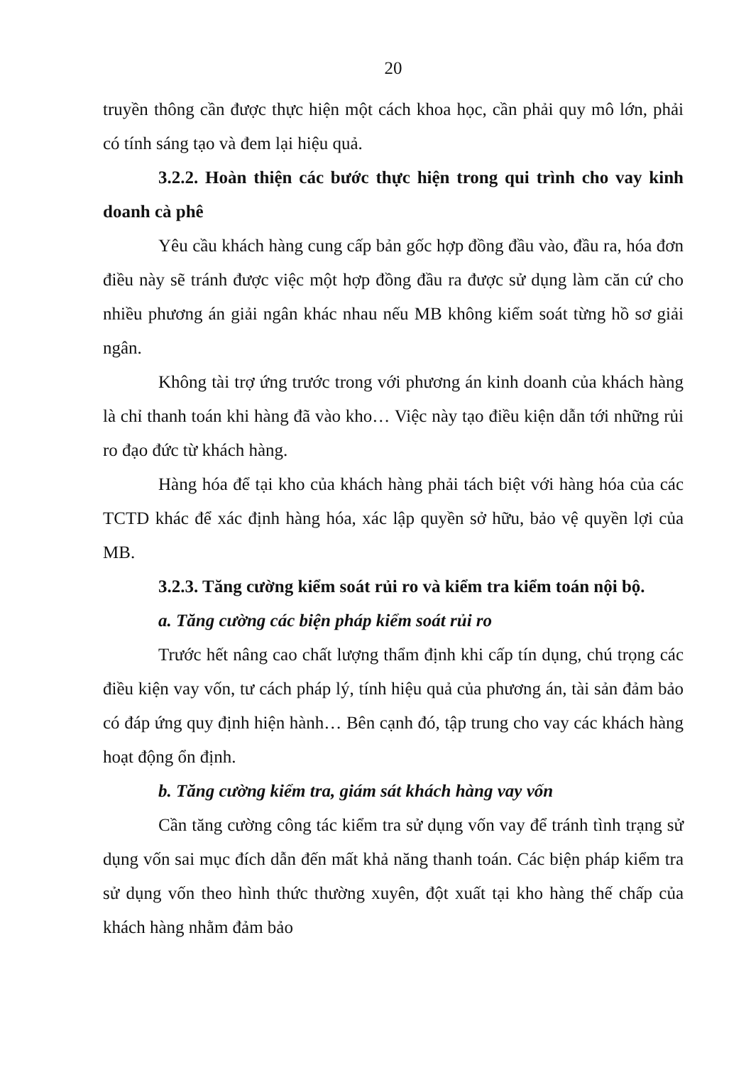20
truyền thông cần được thực hiện một cách khoa học, cần phải quy mô lớn, phải có tính sáng tạo và đem lại hiệu quả.
3.2.2. Hoàn thiện các bước thực hiện trong qui trình cho vay kinh doanh cà phê
Yêu cầu khách hàng cung cấp bản gốc hợp đồng đầu vào, đầu ra, hóa đơn điều này sẽ tránh được việc một hợp đồng đầu ra được sử dụng làm căn cứ cho nhiều phương án giải ngân khác nhau nếu MB không kiểm soát từng hồ sơ giải ngân.
Không tài trợ ứng trước trong với phương án kinh doanh của khách hàng là chỉ thanh toán khi hàng đã vào kho… Việc này tạo điều kiện dẫn tới những rủi ro đạo đức từ khách hàng.
Hàng hóa để tại kho của khách hàng phải tách biệt với hàng hóa của các TCTD khác để xác định hàng hóa, xác lập quyền sở hữu, bảo vệ quyền lợi của MB.
3.2.3. Tăng cường kiểm soát rủi ro và kiểm tra kiểm toán nội bộ.
a. Tăng cường các biện pháp kiểm soát rủi ro
Trước hết nâng cao chất lượng thẩm định khi cấp tín dụng, chú trọng các điều kiện vay vốn, tư cách pháp lý, tính hiệu quả của phương án, tài sản đảm bảo có đáp ứng quy định hiện hành… Bên cạnh đó, tập trung cho vay các khách hàng hoạt động ổn định.
b. Tăng cường kiểm tra, giám sát khách hàng vay vốn
Cần tăng cường công tác kiểm tra sử dụng vốn vay để tránh tình trạng sử dụng vốn sai mục đích dẫn đến mất khả năng thanh toán. Các biện pháp kiểm tra sử dụng vốn theo hình thức thường xuyên, đột xuất tại kho hàng thế chấp của khách hàng nhằm đảm bảo